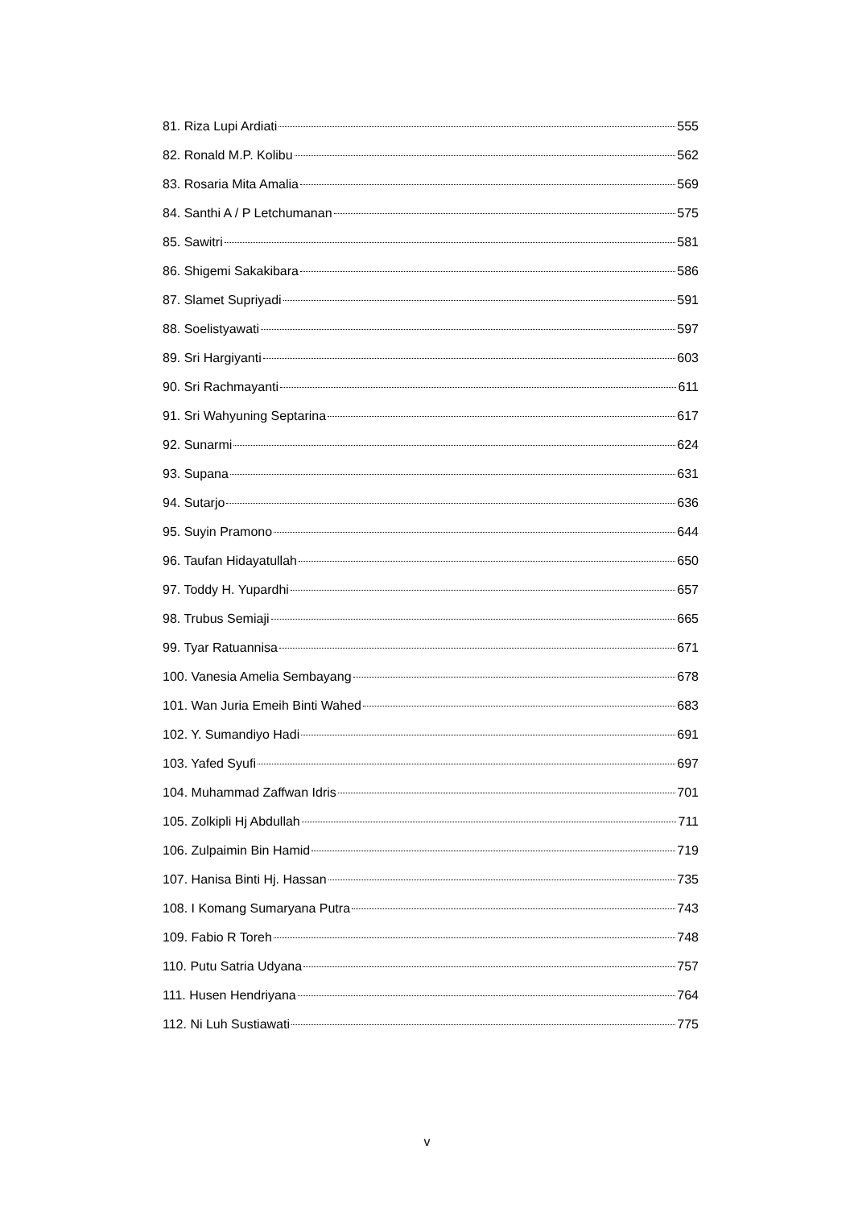81. Riza Lupi Ardiati 555
82. Ronald M.P. Kolibu 562
83. Rosaria Mita Amalia 569
84. Santhi A / P Letchumanan 575
85. Sawitri 581
86. Shigemi Sakakibara 586
87. Slamet Supriyadi 591
88. Soelistyawati 597
89. Sri Hargiyanti 603
90. Sri Rachmayanti 611
91. Sri Wahyuning Septarina 617
92. Sunarmi 624
93. Supana 631
94. Sutarjo 636
95. Suyin Pramono 644
96. Taufan Hidayatullah 650
97. Toddy H. Yupardhi 657
98. Trubus Semiaji 665
99. Tyar Ratuannisa 671
100. Vanesia Amelia Sembayang 678
101. Wan Juria Emeih Binti Wahed 683
102. Y. Sumandiyo Hadi 691
103. Yafed Syufi 697
104. Muhammad Zaffwan Idris 701
105. Zolkipli Hj Abdullah 711
106. Zulpaimin Bin Hamid 719
107. Hanisa Binti Hj. Hassan 735
108. I Komang Sumaryana Putra 743
109. Fabio R Toreh 748
110. Putu Satria Udyana 757
111. Husen Hendriyana 764
112. Ni Luh Sustiawati 775
v